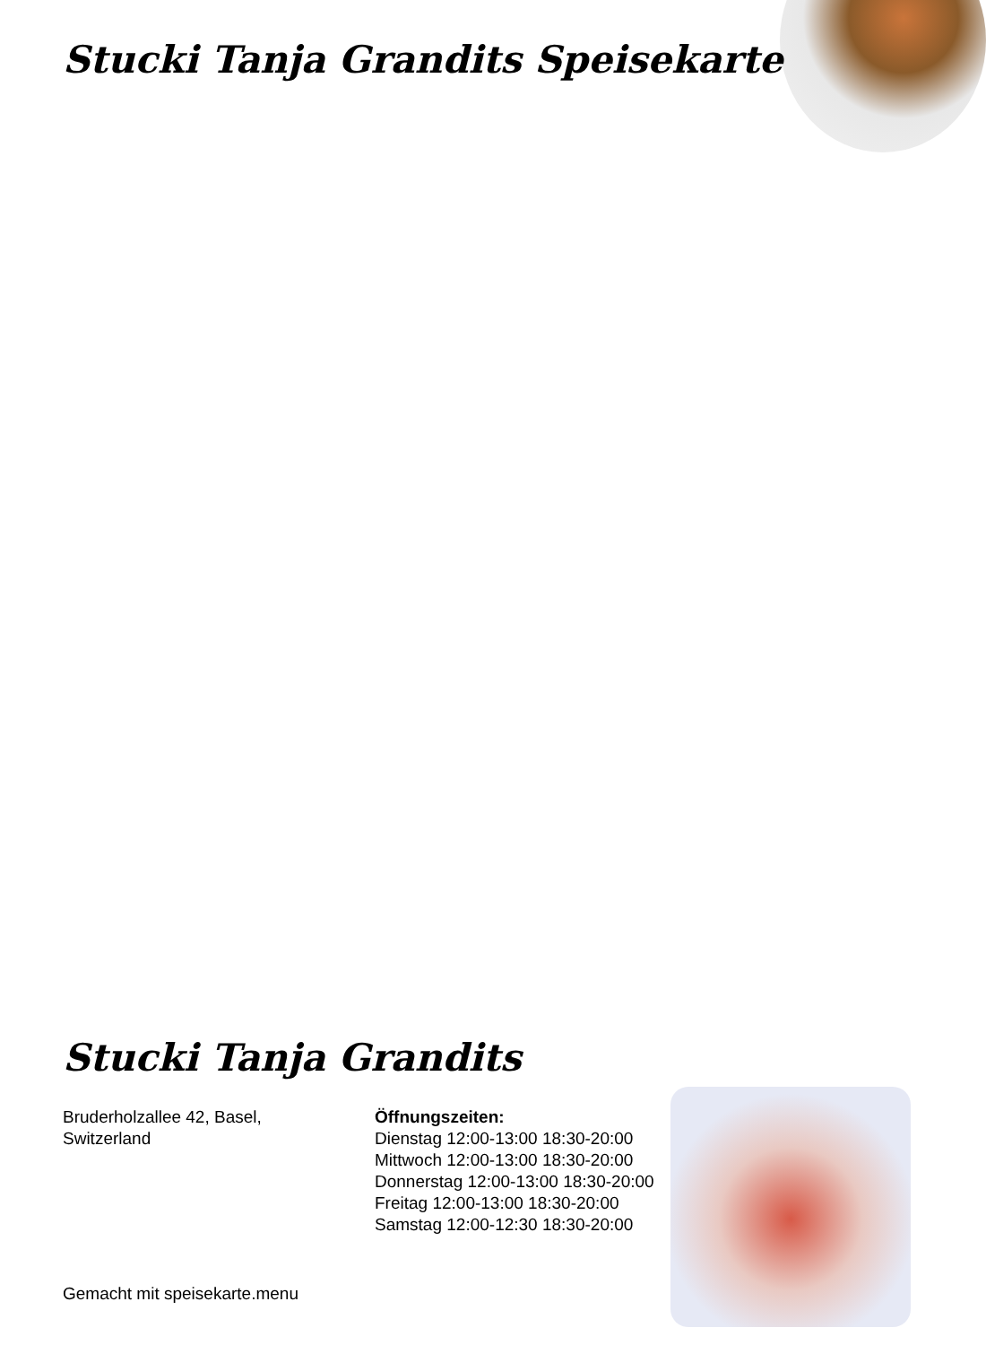Stucki Tanja Grandits Speisekarte
Stucki Tanja Grandits
Bruderholzallee 42, Basel,
Switzerland
Öffnungszeiten:
Dienstag 12:00-13:00 18:30-20:00
Mittwoch 12:00-13:00 18:30-20:00
Donnerstag 12:00-13:00 18:30-20:00
Freitag 12:00-13:00 18:30-20:00
Samstag 12:00-12:30 18:30-20:00
Gemacht mit speisekarte.menu